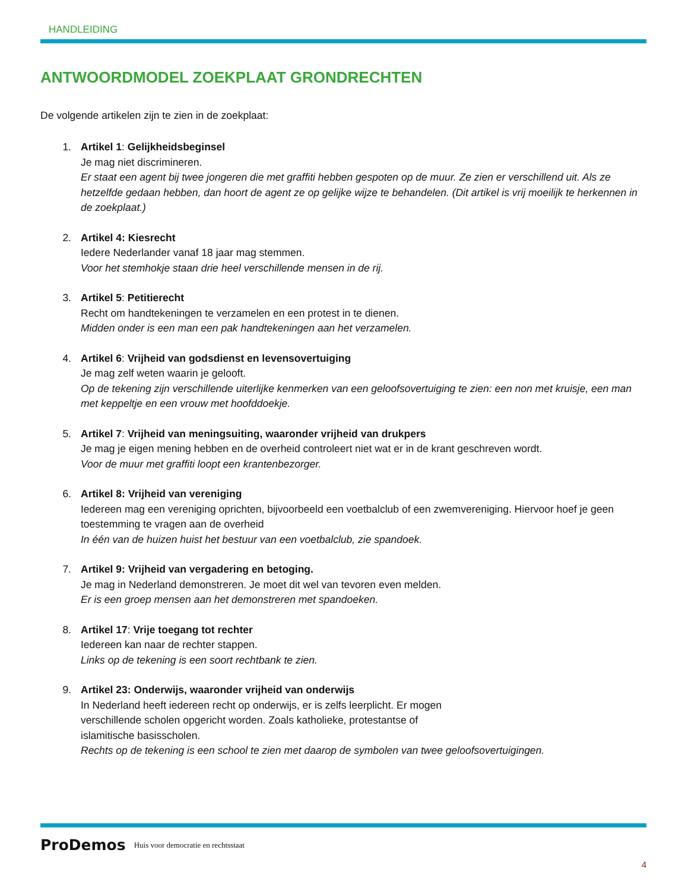HANDLEIDING
ANTWOORDMODEL ZOEKPLAAT GRONDRECHTEN
De volgende artikelen zijn te zien in de zoekplaat:
1. Artikel 1: Gelijkheidsbeginsel
Je mag niet discrimineren.
Er staat een agent bij twee jongeren die met graffiti hebben gespoten op de muur. Ze zien er verschillend uit. Als ze hetzelfde gedaan hebben, dan hoort de agent ze op gelijke wijze te behandelen. (Dit artikel is vrij moeilijk te herkennen in de zoekplaat.)
2. Artikel 4: Kiesrecht
Iedere Nederlander vanaf 18 jaar mag stemmen.
Voor het stemhokje staan drie heel verschillende mensen in de rij.
3. Artikel 5: Petitierecht
Recht om handtekeningen te verzamelen en een protest in te dienen.
Midden onder is een man een pak handtekeningen aan het verzamelen.
4. Artikel 6: Vrijheid van godsdienst en levensovertuiging
Je mag zelf weten waarin je gelooft.
Op de tekening zijn verschillende uiterlijke kenmerken van een geloofsovertuiging te zien: een non met kruisje, een man met keppeltje en een vrouw met hoofddoekje.
5. Artikel 7: Vrijheid van meningsuiting, waaronder vrijheid van drukpers
Je mag je eigen mening hebben en de overheid controleert niet wat er in de krant geschreven wordt.
Voor de muur met graffiti loopt een krantenbezorger.
6. Artikel 8: Vrijheid van vereniging
Iedereen mag een vereniging oprichten, bijvoorbeeld een voetbalclub of een zwemvereniging. Hiervoor hoef je geen toestemming te vragen aan de overheid
In één van de huizen huist het bestuur van een voetbalclub, zie spandoek.
7. Artikel 9: Vrijheid van vergadering en betoging.
Je mag in Nederland demonstreren. Je moet dit wel van tevoren even melden.
Er is een groep mensen aan het demonstreren met spandoeken.
8. Artikel 17: Vrije toegang tot rechter
Iedereen kan naar de rechter stappen.
Links op de tekening is een soort rechtbank te zien.
9. Artikel 23: Onderwijs, waaronder vrijheid van onderwijs
In Nederland heeft iedereen recht op onderwijs, er is zelfs leerplicht. Er mogen
verschillende scholen opgericht worden. Zoals katholieke, protestantse of
islamitische basisscholen.
Rechts op de tekening is een school te zien met daarop de symbolen van twee geloofsovertuigingen.
ProDemos Huis voor democratie en rechtsstaat
4